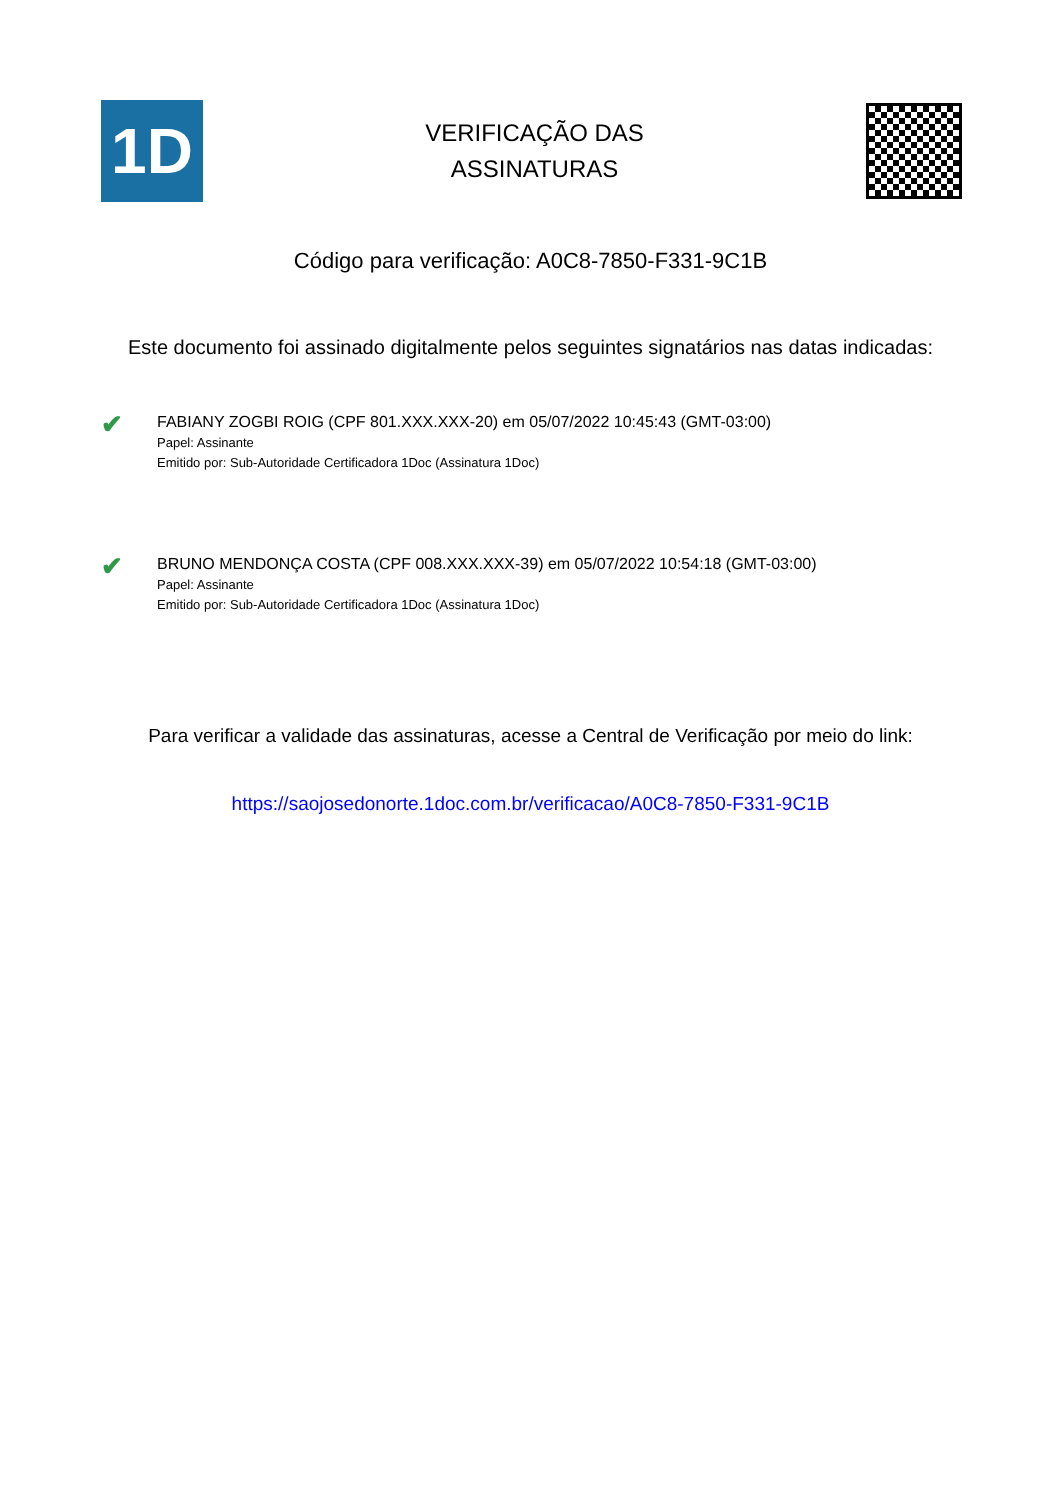1D
VERIFICAÇÃO DAS
ASSINATURAS
Código para verificação: A0C8-7850-F331-9C1B
Este documento foi assinado digitalmente pelos seguintes signatários nas datas indicadas:
✔
FABIANY ZOGBI ROIG (CPF 801.XXX.XXX-20) em 05/07/2022 10:45:43 (GMT-03:00)
Papel: Assinante
Emitido por: Sub-Autoridade Certificadora 1Doc (Assinatura 1Doc)
✔
BRUNO MENDONÇA COSTA (CPF 008.XXX.XXX-39) em 05/07/2022 10:54:18 (GMT-03:00)
Papel: Assinante
Emitido por: Sub-Autoridade Certificadora 1Doc (Assinatura 1Doc)
Para verificar a validade das assinaturas, acesse a Central de Verificação por meio do link:
https://saojosedonorte.1doc.com.br/verificacao/A0C8-7850-F331-9C1B